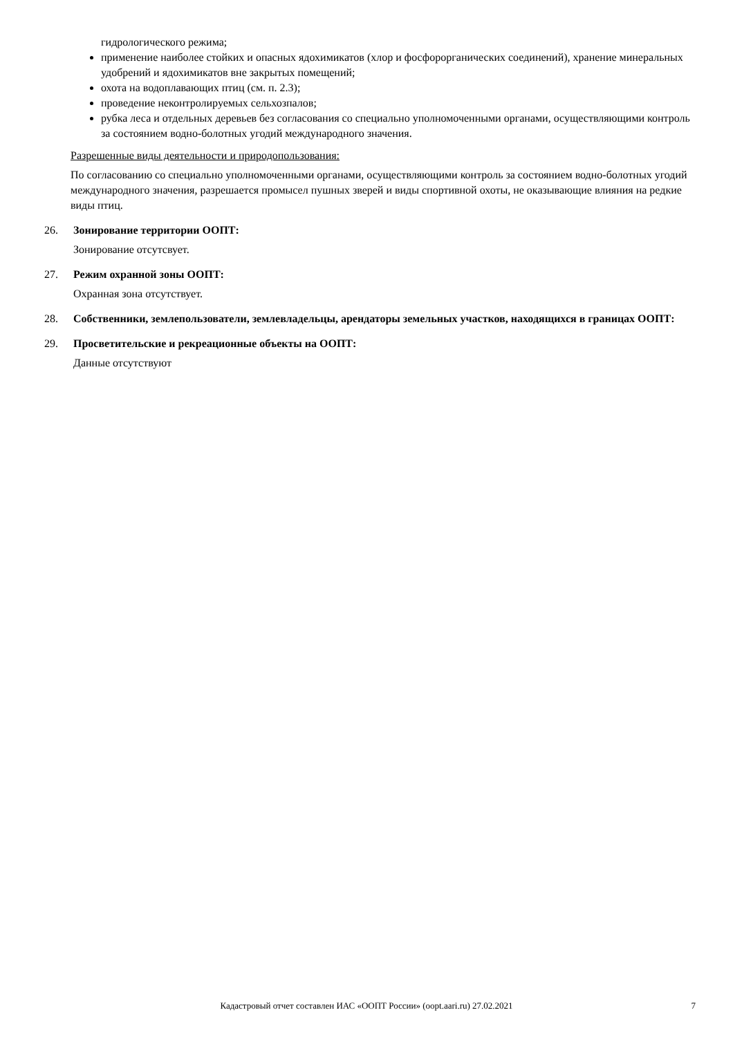гидрологического режима;
применение наиболее стойких и опасных ядохимикатов (хлор и фосфорорганических соединений), хранение минеральных удобрений и ядохимикатов вне закрытых помещений;
охота на водоплавающих птиц (см. п. 2.3);
проведение неконтролируемых сельхозпалов;
рубка леса и отдельных деревьев без согласования со специально уполномоченными органами, осуществляющими контроль за состоянием водно-болотных угодий международного значения.
Разрешенные виды деятельности и природопользования:
По согласованию со специально уполномоченными органами, осуществляющими контроль за состоянием водно-болотных угодий международного значения, разрешается промысел пушных зверей и виды спортивной охоты, не оказывающие влияния на редкие виды птиц.
26. Зонирование территории ООПТ:
Зонирование отсутсвует.
27. Режим охранной зоны ООПТ:
Охранная зона отсутствует.
28. Собственники, землепользователи, землевладельцы, арендаторы земельных участков, находящихся в границах ООПТ:
29. Просветительские и рекреационные объекты на ООПТ:
Данные отсутствуют
Кадастровый отчет составлен ИАС «ООПТ России» (oopt.aari.ru) 27.02.2021
7